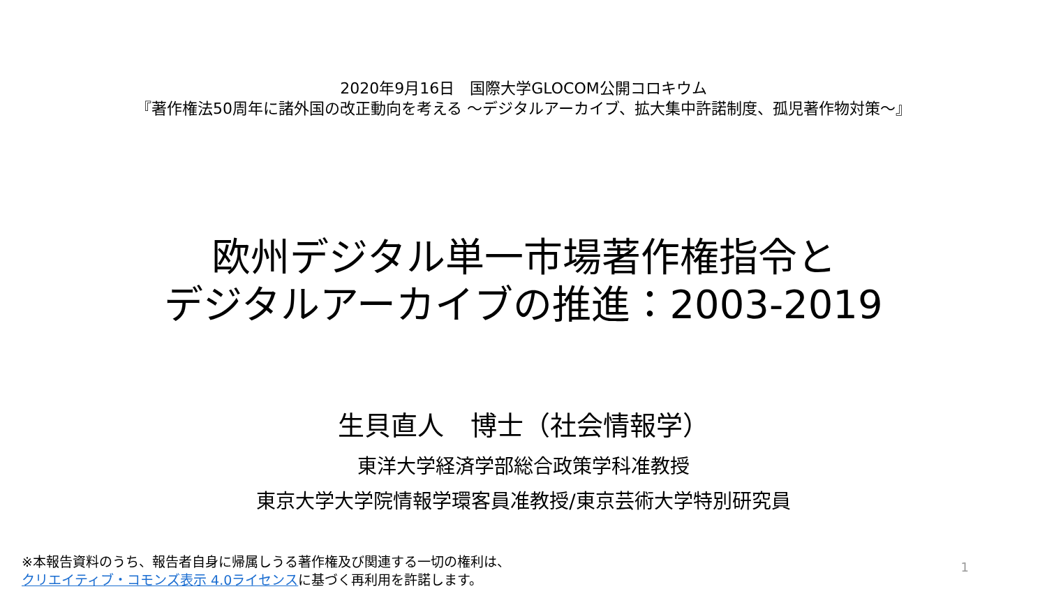2020年9月16日　国際大学GLOCOM公開コロキウム
『著作権法50周年に諸外国の改正動向を考える ～デジタルアーカイブ、拡大集中許諾制度、孤児著作物対策～』
欧州デジタル単一市場著作権指令と
デジタルアーカイブの推進：2003-2019
生貝直人　博士（社会情報学）
東洋大学経済学部総合政策学科准教授
東京大学大学院情報学環客員准教授/東京芸術大学特別研究員
※本報告資料のうち、報告者自身に帰属しうる著作権及び関連する一切の権利は、
クリエイティブ・コモンズ表示 4.0ライセンスに基づく再利用を許諾します。
1